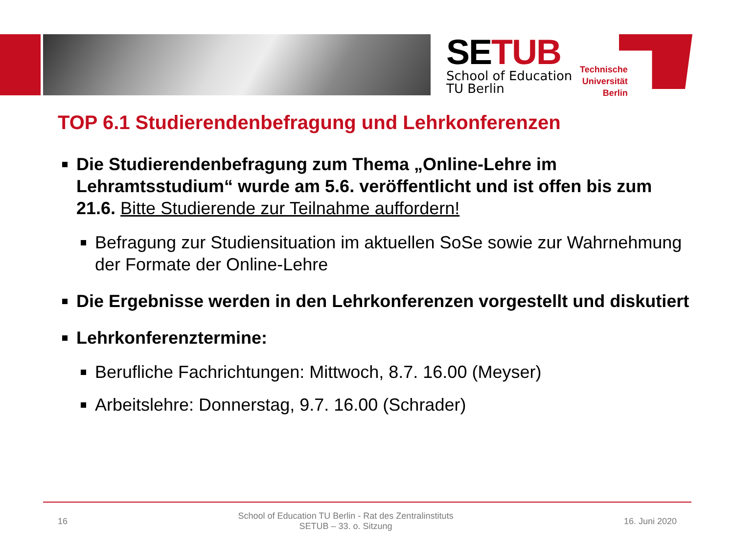SETUB
School of Education
TU Berlin
Technische
Universität
Berlin
TOP 6.1 Studierendenbefragung und Lehrkonferenzen
Die Studierendenbefragung zum Thema „Online-Lehre im Lehramtsstudium“ wurde am 5.6. veröffentlicht und ist offen bis zum 21.6. Bitte Studierende zur Teilnahme auffordern!
Befragung zur Studiensituation im aktuellen SoSe sowie zur Wahrnehmung der Formate der Online-Lehre
Die Ergebnisse werden in den Lehrkonferenzen vorgestellt und diskutiert
Lehrkonferenztermine:
Berufliche Fachrichtungen: Mittwoch, 8.7. 16.00 (Meyser)
Arbeitslehre: Donnerstag, 9.7. 16.00 (Schrader)
16
School of Education TU Berlin - Rat des Zentralinstituts
SETUB – 33. o. Sitzung
16. Juni 2020